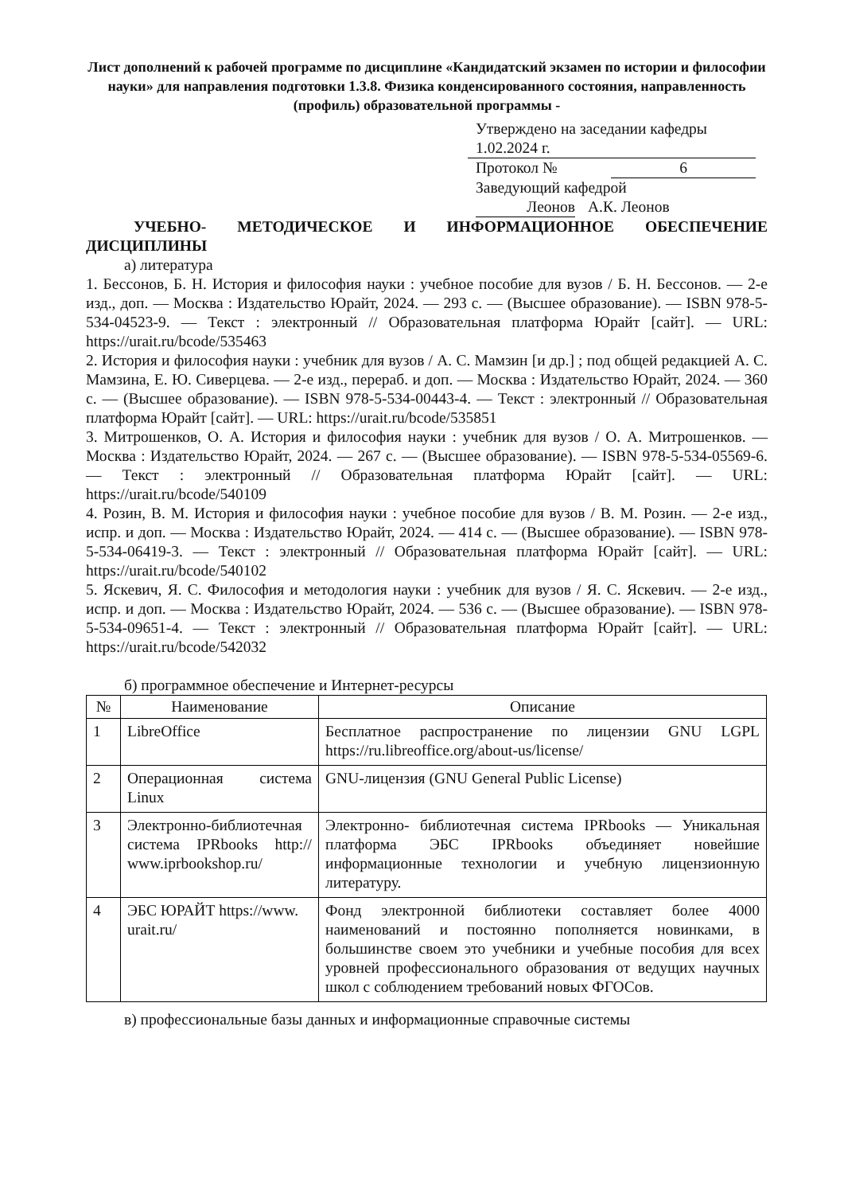Лист дополнений к рабочей программе по дисциплине «Кандидатский экзамен по истории и философии науки» для направления подготовки 1.3.8. Физика конденсированного состояния, направленность (профиль) образовательной программы -
Утверждено на заседании кафедры
1.02.2024 г.
Протокол № 6
Заведующий кафедрой
Леонов А.К. Леонов
УЧЕБНО- МЕТОДИЧЕСКОЕ И ИНФОРМАЦИОННОЕ ОБЕСПЕЧЕНИЕ ДИСЦИПЛИНЫ
а) литература
1. Бессонов, Б. Н. История и философия науки : учебное пособие для вузов / Б. Н. Бессонов. — 2-е изд., доп. — Москва : Издательство Юрайт, 2024. — 293 с. — (Высшее образование). — ISBN 978-5-534-04523-9. — Текст : электронный // Образовательная платформа Юрайт [сайт]. — URL: https://urait.ru/bcode/535463
2. История и философия науки : учебник для вузов / А. С. Мамзин [и др.] ; под общей редакцией А. С. Мамзина, Е. Ю. Сиверцева. — 2-е изд., перераб. и доп. — Москва : Издательство Юрайт, 2024. — 360 с. — (Высшее образование). — ISBN 978-5-534-00443-4. — Текст : электронный // Образовательная платформа Юрайт [сайт]. — URL: https://urait.ru/bcode/535851
3. Митрошенков, О. А. История и философия науки : учебник для вузов / О. А. Митрошенков. — Москва : Издательство Юрайт, 2024. — 267 с. — (Высшее образование). — ISBN 978-5-534-05569-6. — Текст : электронный // Образовательная платформа Юрайт [сайт]. — URL: https://urait.ru/bcode/540109
4. Розин, В. М. История и философия науки : учебное пособие для вузов / В. М. Розин. — 2-е изд., испр. и доп. — Москва : Издательство Юрайт, 2024. — 414 с. — (Высшее образование). — ISBN 978-5-534-06419-3. — Текст : электронный // Образовательная платформа Юрайт [сайт]. — URL: https://urait.ru/bcode/540102
5. Яскевич, Я. С. Философия и методология науки : учебник для вузов / Я. С. Яскевич. — 2-е изд., испр. и доп. — Москва : Издательство Юрайт, 2024. — 536 с. — (Высшее образование). — ISBN 978-5-534-09651-4. — Текст : электронный // Образовательная платформа Юрайт [сайт]. — URL: https://urait.ru/bcode/542032
б) программное обеспечение и Интернет-ресурсы
| № | Наименование | Описание |
| --- | --- | --- |
| 1 | LibreOffice | Бесплатное распространение по лицензии GNU LGPL https://ru.libreoffice.org/about-us/license/ |
| 2 | Операционная система Linux | GNU-лицензия (GNU General Public License) |
| 3 | Электронно-библиотечная система IPRbooks http:// www.iprbookshop.ru/ | Электронно- библиотечная система IPRbooks — Уникальная платформа ЭБС IPRbooks объединяет новейшие информационные технологии и учебную лицензионную литературу. |
| 4 | ЭБС ЮРАЙТ https://www. urait.ru/ | Фонд электронной библиотеки составляет более 4000 наименований и постоянно пополняется новинками, в большинстве своем это учебники и учебные пособия для всех уровней профессионального образования от ведущих научных школ с соблюдением требований новых ФГОСов. |
в) профессиональные базы данных и информационные справочные системы